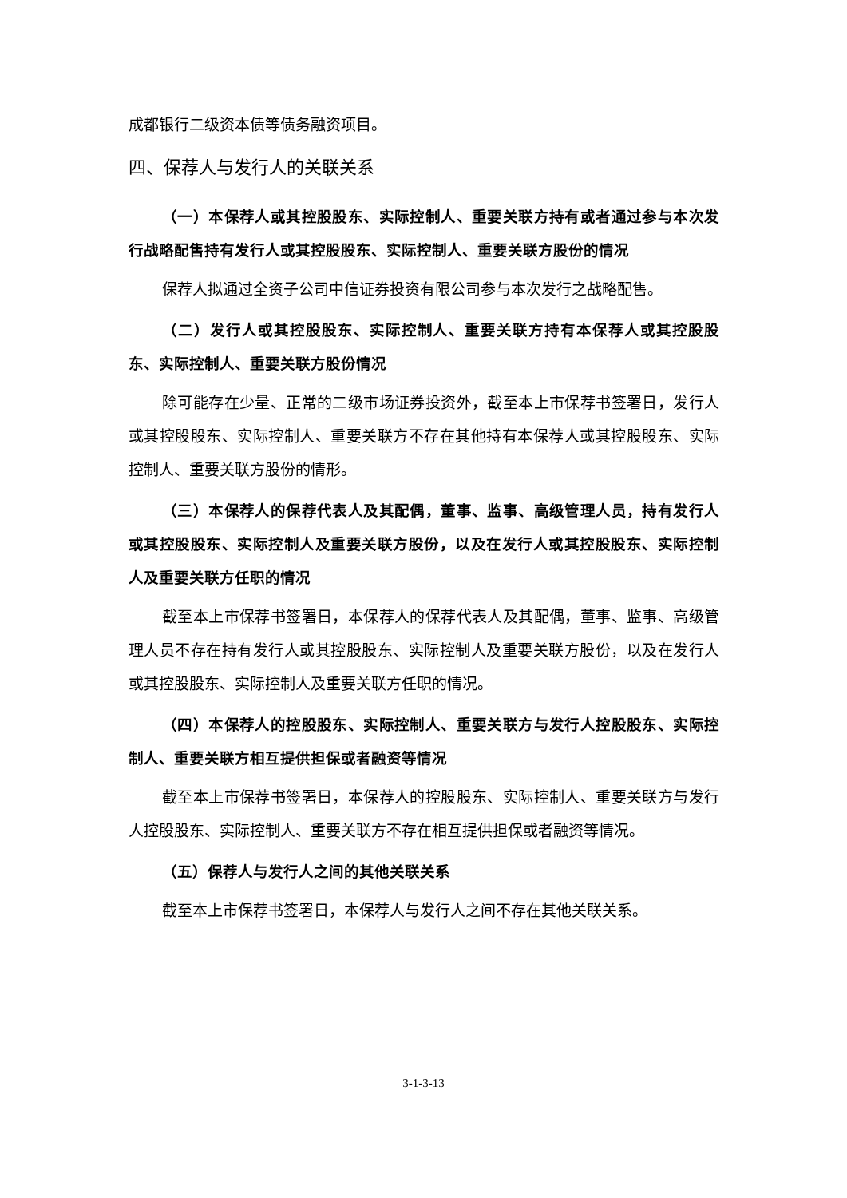成都银行二级资本债等债务融资项目。
四、保荐人与发行人的关联关系
（一）本保荐人或其控股股东、实际控制人、重要关联方持有或者通过参与本次发行战略配售持有发行人或其控股股东、实际控制人、重要关联方股份的情况
保荐人拟通过全资子公司中信证券投资有限公司参与本次发行之战略配售。
（二）发行人或其控股股东、实际控制人、重要关联方持有本保荐人或其控股股东、实际控制人、重要关联方股份情况
除可能存在少量、正常的二级市场证券投资外，截至本上市保荐书签署日，发行人或其控股股东、实际控制人、重要关联方不存在其他持有本保荐人或其控股股东、实际控制人、重要关联方股份的情形。
（三）本保荐人的保荐代表人及其配偶，董事、监事、高级管理人员，持有发行人或其控股股东、实际控制人及重要关联方股份，以及在发行人或其控股股东、实际控制人及重要关联方任职的情况
截至本上市保荐书签署日，本保荐人的保荐代表人及其配偶，董事、监事、高级管理人员不存在持有发行人或其控股股东、实际控制人及重要关联方股份，以及在发行人或其控股股东、实际控制人及重要关联方任职的情况。
（四）本保荐人的控股股东、实际控制人、重要关联方与发行人控股股东、实际控制人、重要关联方相互提供担保或者融资等情况
截至本上市保荐书签署日，本保荐人的控股股东、实际控制人、重要关联方与发行人控股股东、实际控制人、重要关联方不存在相互提供担保或者融资等情况。
（五）保荐人与发行人之间的其他关联关系
截至本上市保荐书签署日，本保荐人与发行人之间不存在其他关联关系。
3-1-3-13